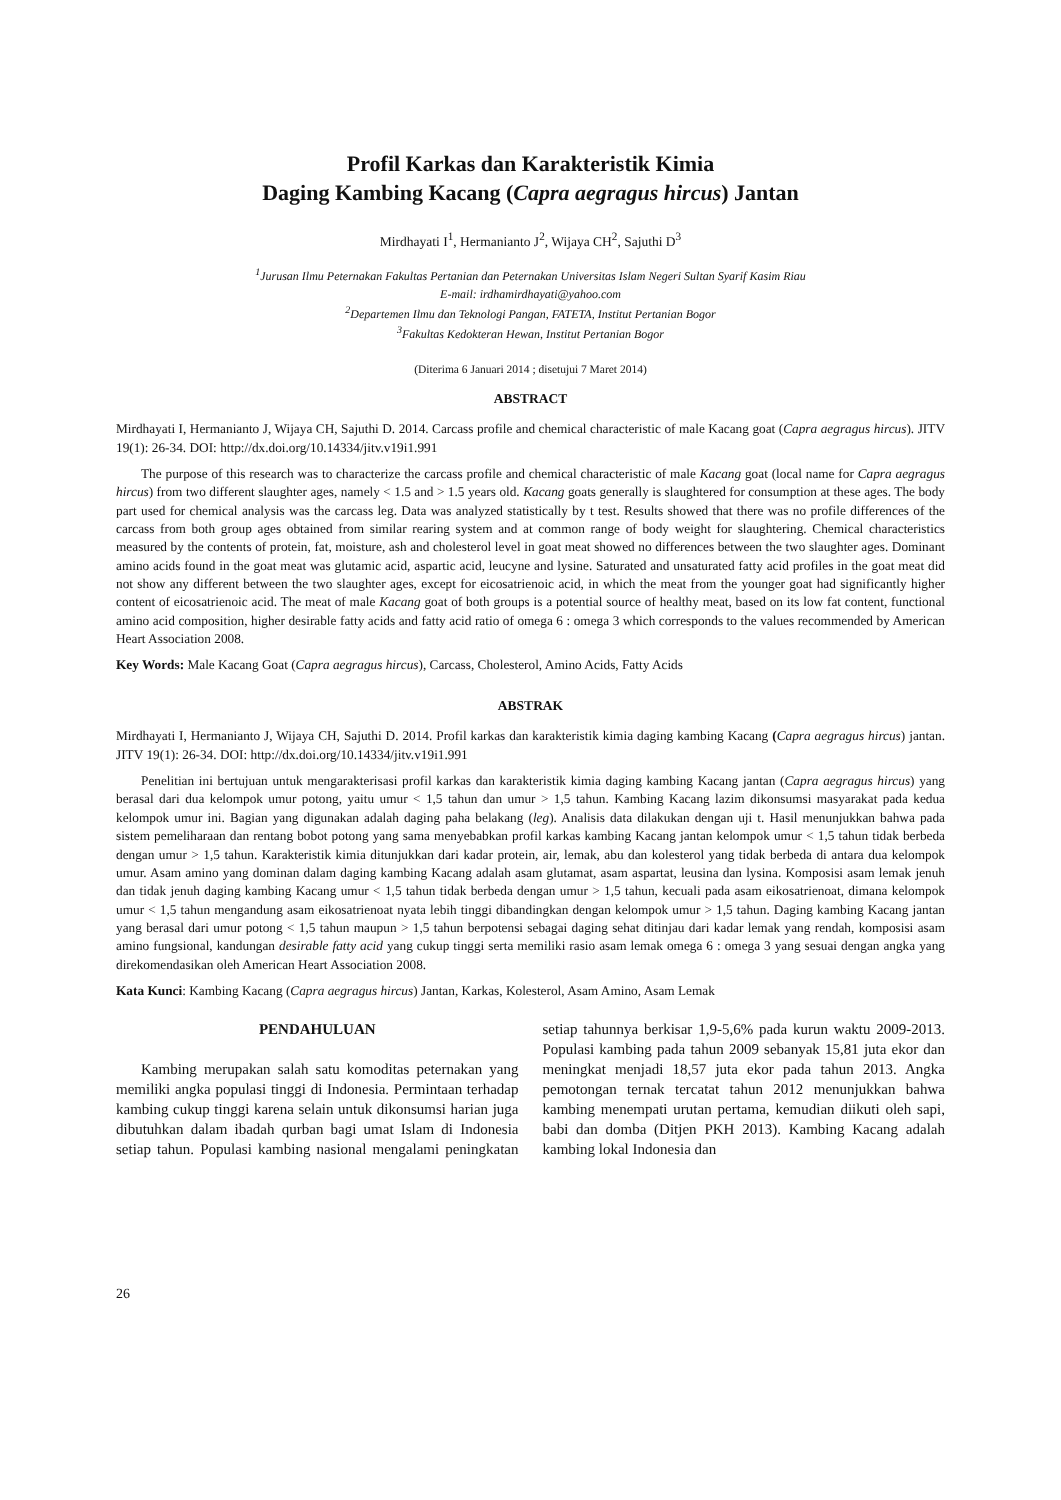Profil Karkas dan Karakteristik Kimia
Daging Kambing Kacang (Capra aegragus hircus) Jantan
Mirdhayati I<sup>1</sup>, Hermanianto J<sup>2</sup>, Wijaya CH<sup>2</sup>, Sajuthi D<sup>3</sup>
<sup>1</sup> Jurusan Ilmu Peternakan Fakultas Pertanian dan Peternakan Universitas Islam Negeri Sultan Syarif Kasim Riau
E-mail: irdhamirdhayati@yahoo.com
<sup>2</sup> Departemen Ilmu dan Teknologi Pangan, FATETA, Institut Pertanian Bogor
<sup>3</sup> Fakultas Kedokteran Hewan, Institut Pertanian Bogor
(Diterima 6 Januari 2014 ; disetujui 7 Maret 2014)
ABSTRACT
Mirdhayati I, Hermanianto J, Wijaya CH, Sajuthi D. 2014. Carcass profile and chemical characteristic of male Kacang goat (Capra aegragus hircus). JITV 19(1): 26-34. DOI: http://dx.doi.org/10.14334/jitv.v19i1.991
The purpose of this research was to characterize the carcass profile and chemical characteristic of male Kacang goat (local name for Capra aegragus hircus) from two different slaughter ages, namely < 1.5 and > 1.5 years old. Kacang goats generally is slaughtered for consumption at these ages. The body part used for chemical analysis was the carcass leg. Data was analyzed statistically by t test. Results showed that there was no profile differences of the carcass from both group ages obtained from similar rearing system and at common range of body weight for slaughtering. Chemical characteristics measured by the contents of protein, fat, moisture, ash and cholesterol level in goat meat showed no differences between the two slaughter ages. Dominant amino acids found in the goat meat was glutamic acid, aspartic acid, leucyne and lysine. Saturated and unsaturated fatty acid profiles in the goat meat did not show any different between the two slaughter ages, except for eicosatrienoic acid, in which the meat from the younger goat had significantly higher content of eicosatrienoic acid. The meat of male Kacang goat of both groups is a potential source of healthy meat, based on its low fat content, functional amino acid composition, higher desirable fatty acids and fatty acid ratio of omega 6 : omega 3 which corresponds to the values recommended by American Heart Association 2008.
Key Words: Male Kacang Goat (Capra aegragus hircus), Carcass, Cholesterol, Amino Acids, Fatty Acids
ABSTRAK
Mirdhayati I, Hermanianto J, Wijaya CH, Sajuthi D. 2014. Profil karkas dan karakteristik kimia daging kambing Kacang (Capra aegragus hircus) jantan. JITV 19(1): 26-34. DOI: http://dx.doi.org/10.14334/jitv.v19i1.991
Penelitian ini bertujuan untuk mengarakterisasi profil karkas dan karakteristik kimia daging kambing Kacang jantan (Capra aegragus hircus) yang berasal dari dua kelompok umur potong, yaitu umur < 1,5 tahun dan umur > 1,5 tahun. Kambing Kacang lazim dikonsumsi masyarakat pada kedua kelompok umur ini. Bagian yang digunakan adalah daging paha belakang (leg). Analisis data dilakukan dengan uji t. Hasil menunjukkan bahwa pada sistem pemeliharaan dan rentang bobot potong yang sama menyebabkan profil karkas kambing Kacang jantan kelompok umur < 1,5 tahun tidak berbeda dengan umur > 1,5 tahun. Karakteristik kimia ditunjukkan dari kadar protein, air, lemak, abu dan kolesterol yang tidak berbeda di antara dua kelompok umur. Asam amino yang dominan dalam daging kambing Kacang adalah asam glutamat, asam aspartat, leusina dan lysina. Komposisi asam lemak jenuh dan tidak jenuh daging kambing Kacang umur < 1,5 tahun tidak berbeda dengan umur > 1,5 tahun, kecuali pada asam eikosatrienoat, dimana kelompok umur < 1,5 tahun mengandung asam eikosatrienoat nyata lebih tinggi dibandingkan dengan kelompok umur > 1,5 tahun. Daging kambing Kacang jantan yang berasal dari umur potong < 1,5 tahun maupun > 1,5 tahun berpotensi sebagai daging sehat ditinjau dari kadar lemak yang rendah, komposisi asam amino fungsional, kandungan desirable fatty acid yang cukup tinggi serta memiliki rasio asam lemak omega 6 : omega 3 yang sesuai dengan angka yang direkomendasikan oleh American Heart Association 2008.
Kata Kunci: Kambing Kacang (Capra aegragus hircus) Jantan, Karkas, Kolesterol, Asam Amino, Asam Lemak
PENDAHULUAN
Kambing merupakan salah satu komoditas peternakan yang memiliki angka populasi tinggi di Indonesia. Permintaan terhadap kambing cukup tinggi karena selain untuk dikonsumsi harian juga dibutuhkan dalam ibadah qurban bagi umat Islam di Indonesia setiap tahun. Populasi kambing nasional mengalami peningkatan setiap tahunnya berkisar 1,9-5,6% pada kurun waktu 2009-2013. Populasi kambing pada tahun 2009 sebanyak 15,81 juta ekor dan meningkat menjadi 18,57 juta ekor pada tahun 2013. Angka pemotongan ternak tercatat tahun 2012 menunjukkan bahwa kambing menempati urutan pertama, kemudian diikuti oleh sapi, babi dan domba (Ditjen PKH 2013). Kambing Kacang adalah kambing lokal Indonesia dan
26